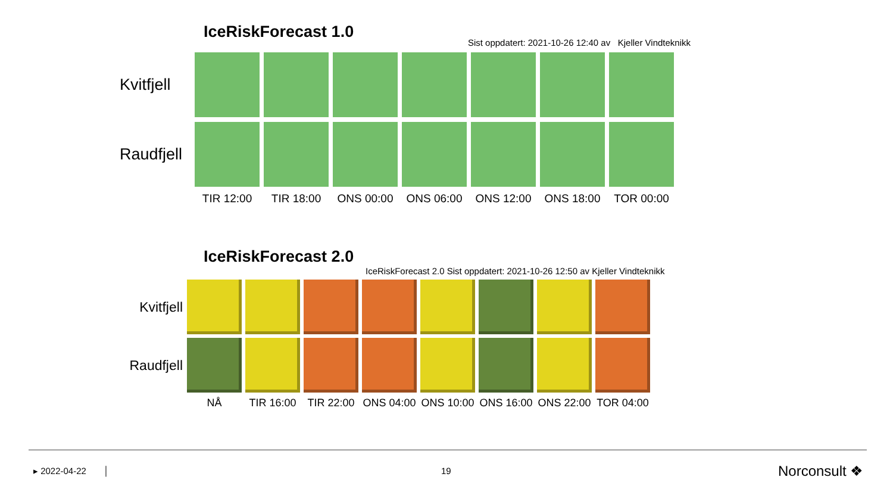IceRiskForecast 1.0
Sist oppdatert: 2021-10-26 12:40 av Kjeller Vindteknikk
| Kvitfjell | | | | | | | |
| Raudfjell | | | | | | | |
| | TIR 12:00 | TIR 18:00 | ONS 00:00 | ONS 06:00 | ONS 12:00 | ONS 18:00 | TOR 00:00 |
IceRiskForecast 2.0
IceRiskForecast 2.0 Sist oppdatert: 2021-10-26 12:50 av Kjeller Vindteknikk
| Kvitfjell | | | | | | | | |
| Raudfjell | | | | | | | | |
| | NÅ | TIR 16:00 | TIR 22:00 | ONS 04:00 | ONS 10:00 | ONS 16:00 | ONS 22:00 | TOR 04:00 |
▸ 2022-04-22 │ 19 Norconsult ❖